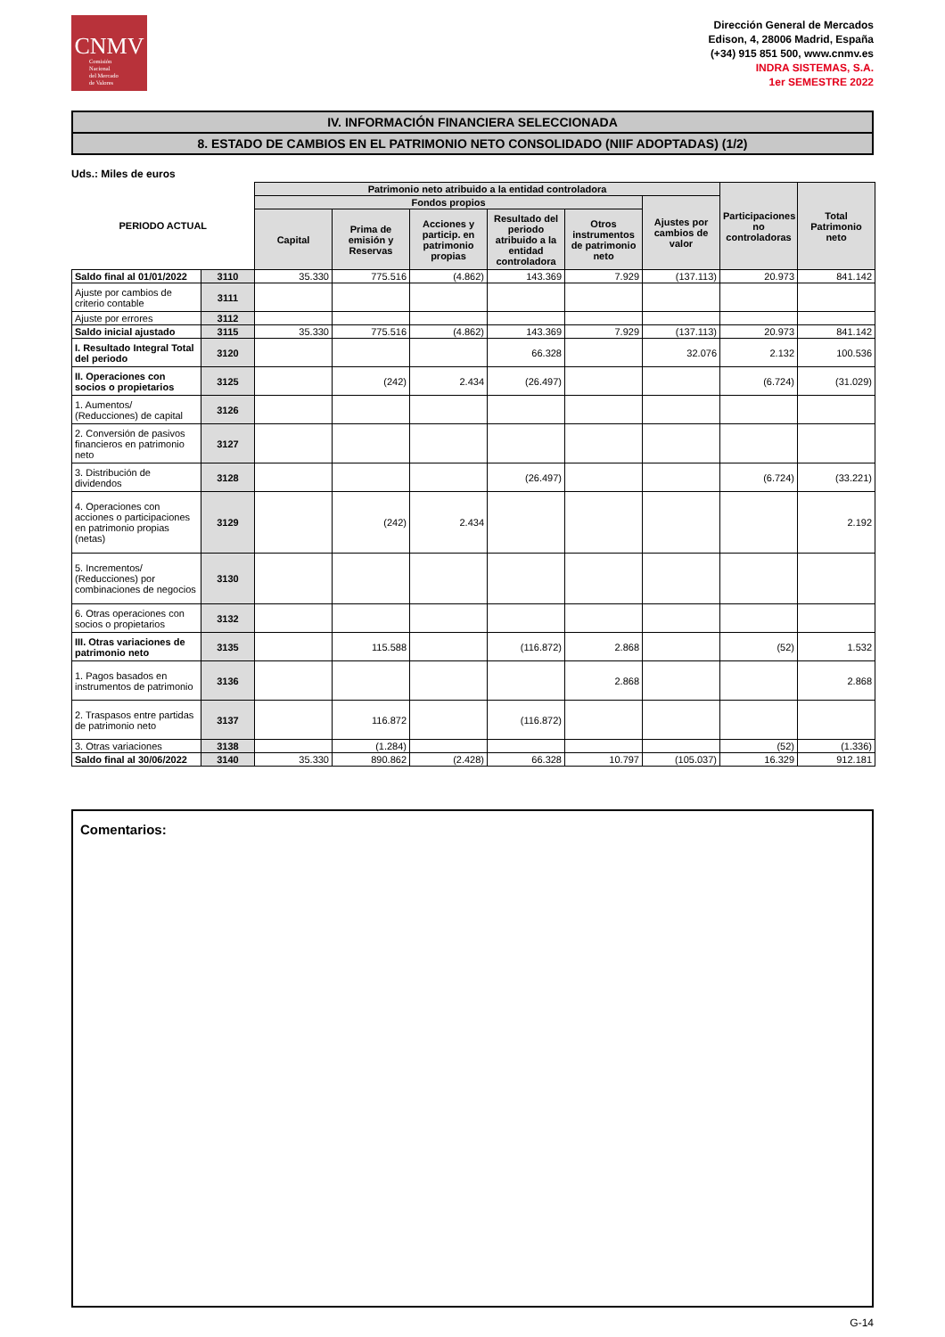CNMV
Comisión
Nacional
del Mercado
de Valores
Dirección General de Mercados
Edison, 4, 28006 Madrid, España
(+34) 915 851 500, www.cnmv.es
INDRA SISTEMAS, S.A.
1er SEMESTRE 2022
IV. INFORMACIÓN FINANCIERA SELECCIONADA
8. ESTADO DE CAMBIOS EN EL PATRIMONIO NETO CONSOLIDADO (NIIF ADOPTADAS) (1/2)
Uds.: Miles de euros
| PERIODO ACTUAL | | Patrimonio neto atribuido a la entidad controladora | | | | | | Participaciones no controladoras | Total Patrimonio neto |
| --- | --- | --- | --- | --- | --- | --- | --- | --- | --- |
| | | Fondos propios | | | | | Ajustes por cambios de valor | | |
| | | Capital | Prima de emisión y Reservas | Acciones y particip. en patrimonio propias | Resultado del periodo atribuido a la entidad controladora | Otros instrumentos de patrimonio neto | | | |
| Saldo final al 01/01/2022 | 3110 | 35.330 | 775.516 | (4.862) | 143.369 | 7.929 | (137.113) | 20.973 | 841.142 |
| Ajuste por cambios de criterio contable | 3111 | | | | | | | | |
| Ajuste por errores | 3112 | | | | | | | | |
| Saldo inicial ajustado | 3115 | 35.330 | 775.516 | (4.862) | 143.369 | 7.929 | (137.113) | 20.973 | 841.142 |
| I. Resultado Integral Total del periodo | 3120 | | | | 66.328 | | 32.076 | 2.132 | 100.536 |
| II. Operaciones con socios o propietarios | 3125 | | (242) | 2.434 | (26.497) | | | (6.724) | (31.029) |
| 1. Aumentos/ (Reducciones) de capital | 3126 | | | | | | | | |
| 2. Conversión de pasivos financieros en patrimonio neto | 3127 | | | | | | | | |
| 3. Distribución de dividendos | 3128 | | | | (26.497) | | | (6.724) | (33.221) |
| 4. Operaciones con acciones o participaciones en patrimonio propias (netas) | 3129 | | (242) | 2.434 | | | | | 2.192 |
| 5. Incrementos/ (Reducciones) por combinaciones de negocios | 3130 | | | | | | | | |
| 6. Otras operaciones con socios o propietarios | 3132 | | | | | | | | |
| III. Otras variaciones de patrimonio neto | 3135 | | 115.588 | | (116.872) | 2.868 | | (52) | 1.532 |
| 1. Pagos basados en instrumentos de patrimonio | 3136 | | | | | 2.868 | | | 2.868 |
| 2. Traspasos entre partidas de patrimonio neto | 3137 | | 116.872 | | (116.872) | | | | |
| 3. Otras variaciones | 3138 | | (1.284) | | | | | (52) | (1.336) |
| Saldo final al 30/06/2022 | 3140 | 35.330 | 890.862 | (2.428) | 66.328 | 10.797 | (105.037) | 16.329 | 912.181 |
Comentarios:
G-14